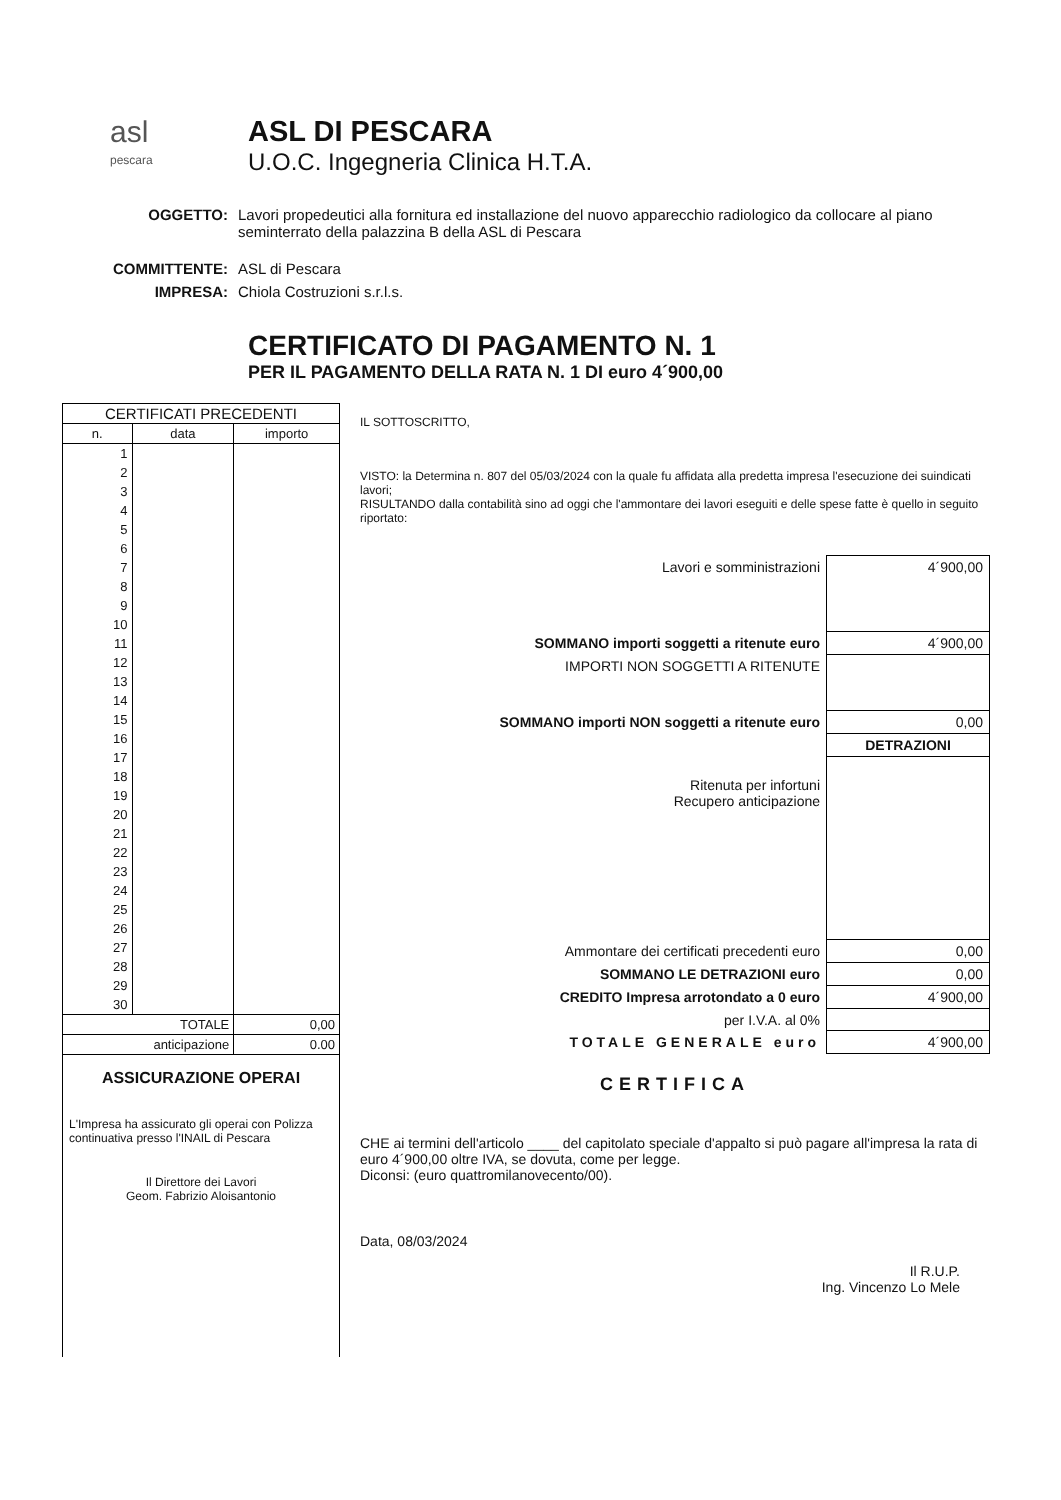asl
pescara
ASL DI PESCARA
U.O.C. Ingegneria Clinica H.T.A.
OGGETTO: Lavori propedeutici alla fornitura ed installazione del nuovo apparecchio radiologico da collocare al piano seminterrato della palazzina B della ASL di Pescara
COMMITTENTE: ASL di Pescara
IMPRESA: Chiola Costruzioni s.r.l.s.
CERTIFICATO DI PAGAMENTO N. 1
PER IL PAGAMENTO DELLA RATA N. 1 DI euro 4´900,00
| CERTIFICATI PRECEDENTI | | |
| --- | --- | --- |
| n. | data | importo |
| 1 | | |
| 2 | | |
| 3 | | |
| 4 | | |
| 5 | | |
| 6 | | |
| 7 | | |
| 8 | | |
| 9 | | |
| 10 | | |
| 11 | | |
| 12 | | |
| 13 | | |
| 14 | | |
| 15 | | |
| 16 | | |
| 17 | | |
| 18 | | |
| 19 | | |
| 20 | | |
| 21 | | |
| 22 | | |
| 23 | | |
| 24 | | |
| 25 | | |
| 26 | | |
| 27 | | |
| 28 | | |
| 29 | | |
| 30 | | |
| TOTALE | | 0,00 |
| anticipazione | | 0.00 |
ASSICURAZIONE OPERAI
L'Impresa ha assicurato gli operai con Polizza continuativa presso l'INAIL di Pescara
Il Direttore dei Lavori
Geom. Fabrizio Aloisantonio
IL SOTTOSCRITTO,
VISTO: la Determina n. 807 del 05/03/2024 con la quale fu affidata alla predetta impresa l'esecuzione dei suindicati lavori;
RISULTANDO dalla contabilità sino ad oggi che l'ammontare dei lavori eseguiti e delle spese fatte è quello in seguito riportato:
| Lavori e somministrazioni | 4´900,00 |
| SOMMANO importi soggetti a ritenute euro | 4´900,00 |
| IMPORTI NON SOGGETTI A RITENUTE | |
| SOMMANO importi NON soggetti a ritenute euro | 0,00 |
| | DETRAZIONI |
| Ritenuta per infortuni Recupero anticipazione | |
| Ammontare dei certificati precedenti euro | 0,00 |
| SOMMANO LE DETRAZIONI euro | 0,00 |
| CREDITO Impresa arrotondato a 0 euro | 4´900,00 |
| per I.V.A. al 0% | |
| TOTALE GENERALE euro | 4´900,00 |
CERTIFICA
CHE ai termini dell'articolo ____ del capitolato speciale d'appalto si può pagare all'impresa la rata di euro 4´900,00 oltre IVA, se dovuta, come per legge.
Diconsi: (euro quattromilanovecento/00).
Data, 08/03/2024
Il R.U.P.
Ing. Vincenzo Lo Mele